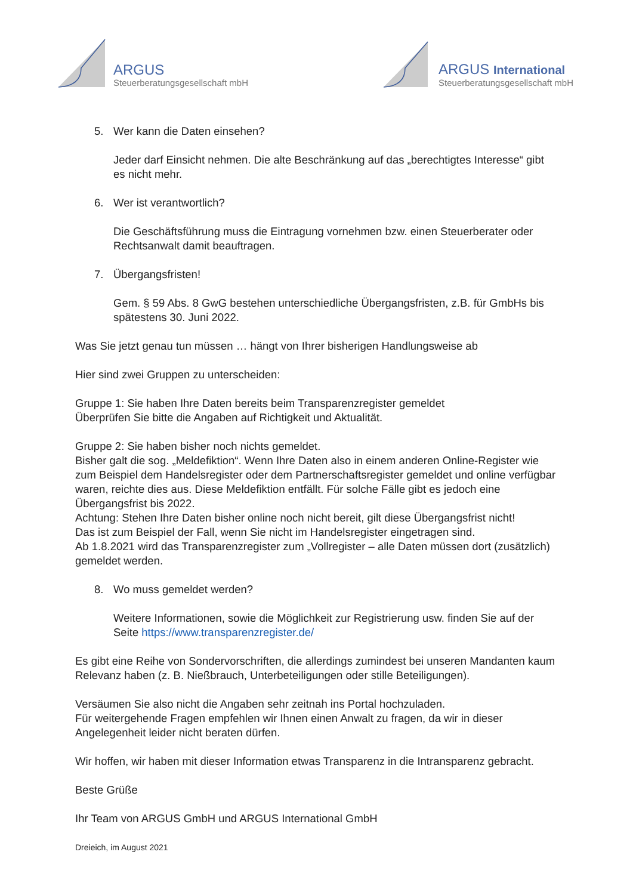ARGUS
Steuerberatungsgesellschaft mbH
ARGUS International
Steuerberatungsgesellschaft mbH
5. Wer kann die Daten einsehen?
Jeder darf Einsicht nehmen. Die alte Beschränkung auf das „berechtigtes Interesse“ gibt es nicht mehr.
6. Wer ist verantwortlich?
Die Geschäftsführung muss die Eintragung vornehmen bzw. einen Steuerberater oder Rechtsanwalt damit beauftragen.
7. Übergangsfristen!
Gem. § 59 Abs. 8 GwG bestehen unterschiedliche Übergangsfristen, z.B. für GmbHs bis spätestens 30. Juni 2022.
Was Sie jetzt genau tun müssen … hängt von Ihrer bisherigen Handlungsweise ab
Hier sind zwei Gruppen zu unterscheiden:
Gruppe 1: Sie haben Ihre Daten bereits beim Transparenzregister gemeldet
Überprüfen Sie bitte die Angaben auf Richtigkeit und Aktualität.
Gruppe 2: Sie haben bisher noch nichts gemeldet.
Bisher galt die sog. „Meldefiktion“. Wenn Ihre Daten also in einem anderen Online-Register wie zum Beispiel dem Handelsregister oder dem Partnerschaftsregister gemeldet und online verfügbar waren, reichte dies aus. Diese Meldefiktion entfällt. Für solche Fälle gibt es jedoch eine Übergangsfrist bis 2022.
Achtung: Stehen Ihre Daten bisher online noch nicht bereit, gilt diese Übergangsfrist nicht!
Das ist zum Beispiel der Fall, wenn Sie nicht im Handelsregister eingetragen sind.
Ab 1.8.2021 wird das Transparenzregister zum „Vollregister – alle Daten müssen dort (zusätzlich) gemeldet werden.
8. Wo muss gemeldet werden?
Weitere Informationen, sowie die Möglichkeit zur Registrierung usw. finden Sie auf der Seite https://www.transparenzregister.de/
Es gibt eine Reihe von Sondervorschriften, die allerdings zumindest bei unseren Mandanten kaum Relevanz haben (z. B. Nießbrauch, Unterbeteiligungen oder stille Beteiligungen).
Versäumen Sie also nicht die Angaben sehr zeitnah ins Portal hochzuladen.
Für weitergehende Fragen empfehlen wir Ihnen einen Anwalt zu fragen, da wir in dieser Angelegenheit leider nicht beraten dürfen.
Wir hoffen, wir haben mit dieser Information etwas Transparenz in die Intransparenz gebracht.
Beste Grüße
Ihr Team von ARGUS GmbH und ARGUS International GmbH
Dreieich, im August 2021